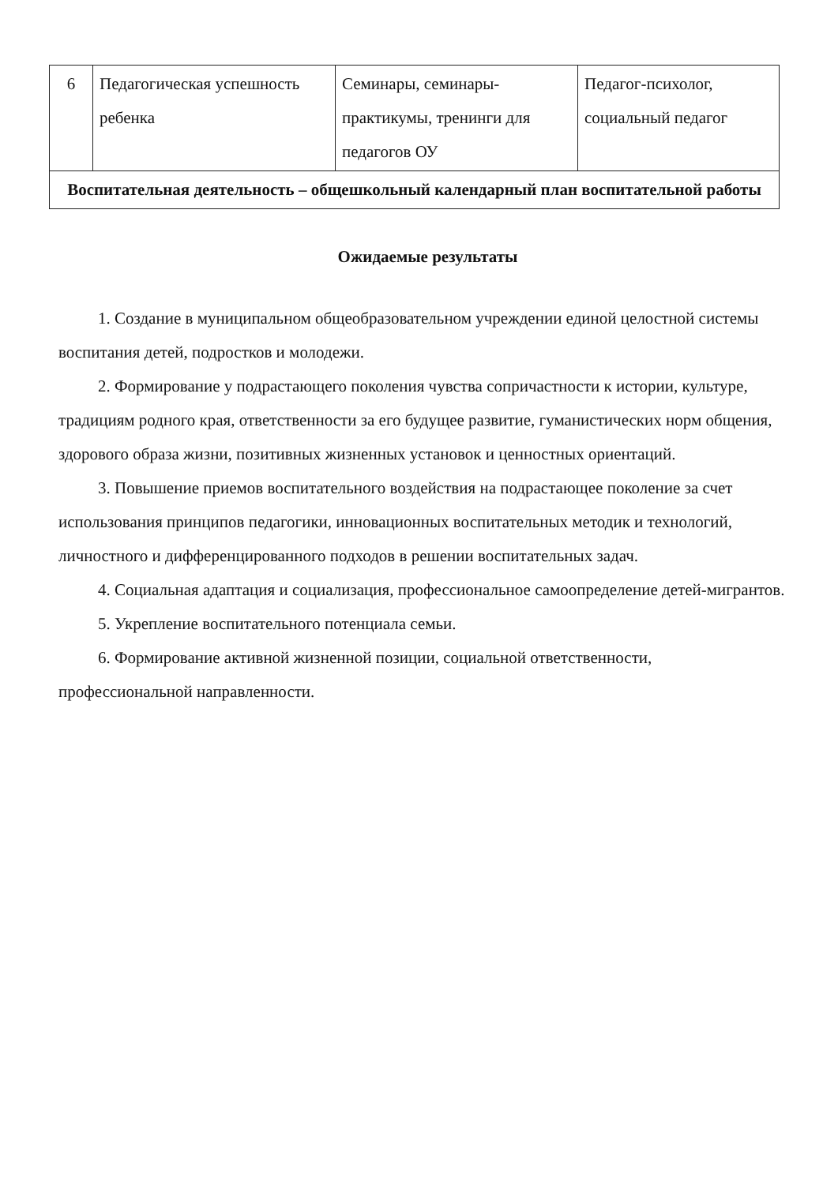| 6 | Педагогическая успешность ребенка | Семинары, семинары-практикумы, тренинги для педагогов ОУ | Педагог-психолог, социальный педагог |
| Воспитательная деятельность – общешкольный календарный план воспитательной работы | | | |
Ожидаемые результаты
1. Создание в муниципальном общеобразовательном учреждении единой целостной системы воспитания детей, подростков и молодежи.
2. Формирование у подрастающего поколения чувства сопричастности к истории, культуре, традициям родного края, ответственности за его будущее развитие, гуманистических норм общения, здорового образа жизни, позитивных жизненных установок и ценностных ориентаций.
3. Повышение приемов воспитательного воздействия на подрастающее поколение за счет использования принципов педагогики, инновационных воспитательных методик и технологий, личностного и дифференцированного подходов в решении воспитательных задач.
4. Социальная адаптация и социализация, профессиональное самоопределение детей-мигрантов.
5. Укрепление воспитательного потенциала семьи.
6. Формирование активной жизненной позиции, социальной ответственности, профессиональной направленности.